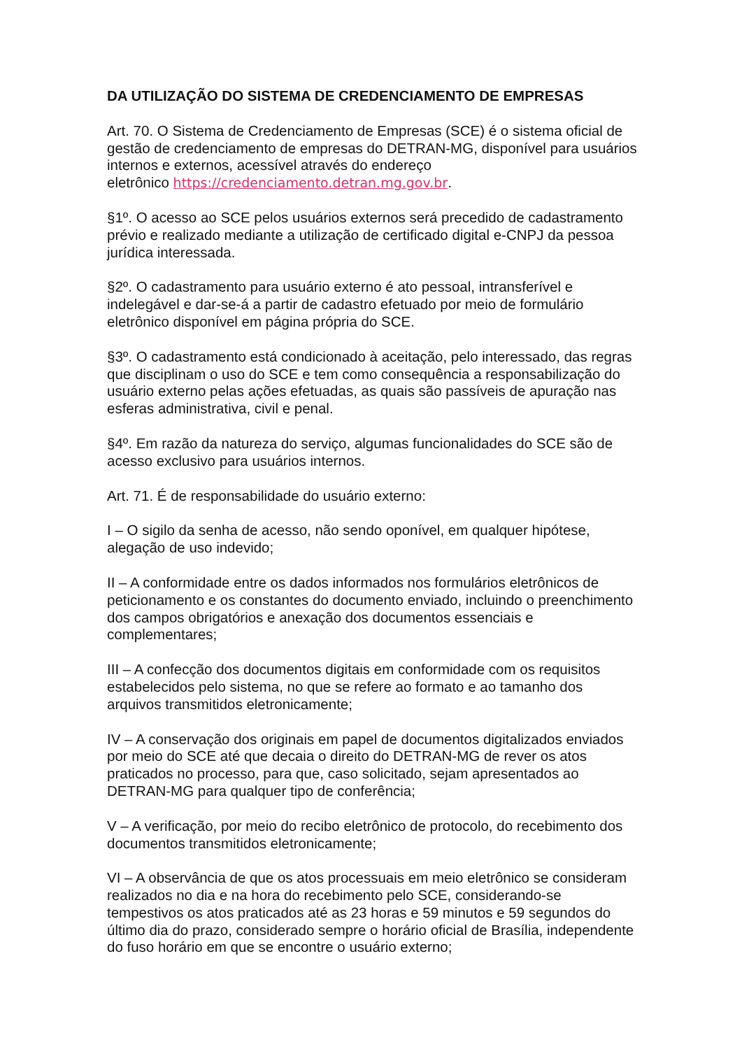DA UTILIZAÇÃO DO SISTEMA DE CREDENCIAMENTO DE EMPRESAS
Art. 70. O Sistema de Credenciamento de Empresas (SCE) é o sistema oficial de gestão de credenciamento de empresas do DETRAN-MG, disponível para usuários internos e externos, acessível através do endereço
eletrônico https://credenciamento.detran.mg.gov.br.
§1º. O acesso ao SCE pelos usuários externos será precedido de cadastramento prévio e realizado mediante a utilização de certificado digital e-CNPJ da pessoa jurídica interessada.
§2º. O cadastramento para usuário externo é ato pessoal, intransferível e indelegável e dar-se-á a partir de cadastro efetuado por meio de formulário eletrônico disponível em página própria do SCE.
§3º. O cadastramento está condicionado à aceitação, pelo interessado, das regras que disciplinam o uso do SCE e tem como consequência a responsabilização do usuário externo pelas ações efetuadas, as quais são passíveis de apuração nas esferas administrativa, civil e penal.
§4º. Em razão da natureza do serviço, algumas funcionalidades do SCE são de acesso exclusivo para usuários internos.
Art. 71. É de responsabilidade do usuário externo:
I – O sigilo da senha de acesso, não sendo oponível, em qualquer hipótese, alegação de uso indevido;
II – A conformidade entre os dados informados nos formulários eletrônicos de peticionamento e os constantes do documento enviado, incluindo o preenchimento dos campos obrigatórios e anexação dos documentos essenciais e complementares;
III – A confecção dos documentos digitais em conformidade com os requisitos estabelecidos pelo sistema, no que se refere ao formato e ao tamanho dos arquivos transmitidos eletronicamente;
IV – A conservação dos originais em papel de documentos digitalizados enviados por meio do SCE até que decaia o direito do DETRAN-MG de rever os atos praticados no processo, para que, caso solicitado, sejam apresentados ao DETRAN-MG para qualquer tipo de conferência;
V – A verificação, por meio do recibo eletrônico de protocolo, do recebimento dos documentos transmitidos eletronicamente;
VI – A observância de que os atos processuais em meio eletrônico se consideram realizados no dia e na hora do recebimento pelo SCE, considerando-se tempestivos os atos praticados até as 23 horas e 59 minutos e 59 segundos do último dia do prazo, considerado sempre o horário oficial de Brasília, independente do fuso horário em que se encontre o usuário externo;